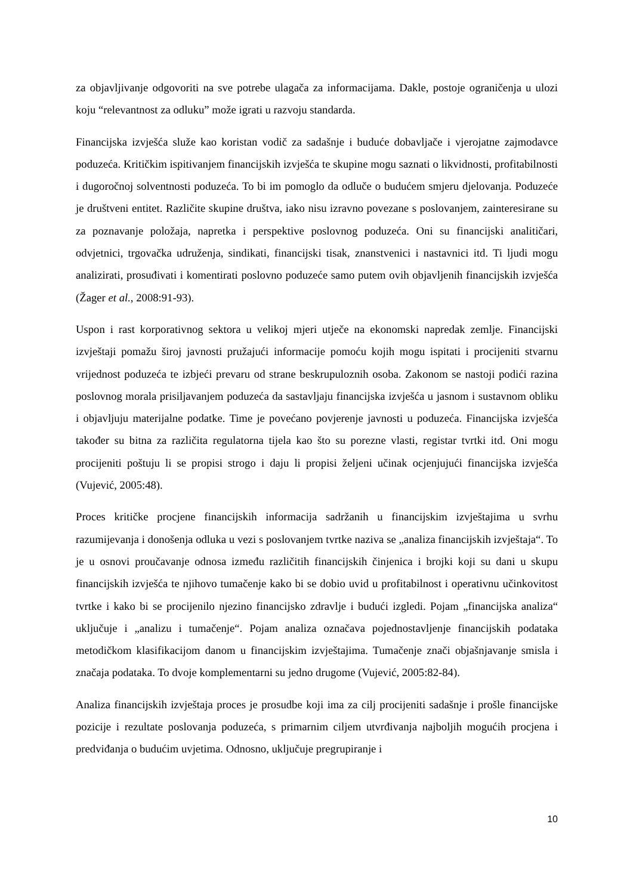za objavljivanje odgovoriti na sve potrebe ulagača za informacijama. Dakle, postoje ograničenja u ulozi koju “relevantnost za odluku” može igrati u razvoju standarda.
Financijska izvješća služe kao koristan vodič za sadašnje i buduće dobavljače i vjerojatne zajmodavce poduzeća. Kritičkim ispitivanjem financijskih izvješća te skupine mogu saznati o likvidnosti, profitabilnosti i dugoročnoj solventnosti poduzeća. To bi im pomoglo da odluče o budućem smjeru djelovanja. Poduzeće je društveni entitet. Različite skupine društva, iako nisu izravno povezane s poslovanjem, zainteresirane su za poznavanje položaja, napretka i perspektive poslovnog poduzeća. Oni su financijski analitičari, odvjetnici, trgovačka udruženja, sindikati, financijski tisak, znanstvenici i nastavnici itd. Ti ljudi mogu analizirati, prosuđivati i komentirati poslovno poduzeće samo putem ovih objavljenih financijskih izvješća (Žager et al., 2008:91-93).
Uspon i rast korporativnog sektora u velikoj mjeri utječe na ekonomski napredak zemlje. Financijski izvještaji pomažu široj javnosti pružajući informacije pomoću kojih mogu ispitati i procijeniti stvarnu vrijednost poduzeća te izbjeći prevaru od strane beskrupuloznih osoba. Zakonom se nastoji podići razina poslovnog morala prisiljavanjem poduzeća da sastavljaju financijska izvješća u jasnom i sustavnom obliku i objavljuju materijalne podatke. Time je povećano povjerenje javnosti u poduzeća. Financijska izvješća također su bitna za različita regulatorna tijela kao što su porezne vlasti, registar tvrtki itd. Oni mogu procijeniti poštuju li se propisi strogo i daju li propisi željeni učinak ocjenjujući financijska izvješća (Vujević, 2005:48).
Proces kritičke procjene financijskih informacija sadržanih u financijskim izvještajima u svrhu razumijevanja i donošenja odluka u vezi s poslovanjem tvrtke naziva se „analiza financijskih izvještaja“. To je u osnovi proučavanje odnosa između različitih financijskih činjenica i brojki koji su dani u skupu financijskih izvješća te njihovo tumačenje kako bi se dobio uvid u profitabilnost i operativnu učinkovitost tvrtke i kako bi se procijenilo njezino financijsko zdravlje i budući izgledi. Pojam „financijska analiza“ uključuje i „analizu i tumačenje“. Pojam analiza označava pojednostavljenje financijskih podataka metodičkom klasifikacijom danom u financijskim izvještajima. Tumačenje znači objašnjavanje smisla i značaja podataka. To dvoje komplementarni su jedno drugome (Vujević, 2005:82-84).
Analiza financijskih izvještaja proces je prosudbe koji ima za cilj procijeniti sadašnje i prošle financijske pozicije i rezultate poslovanja poduzeća, s primarnim ciljem utvrđivanja najboljih mogućih procjena i predviđanja o budućim uvjetima. Odnosno, uključuje pregrupiranje i
10